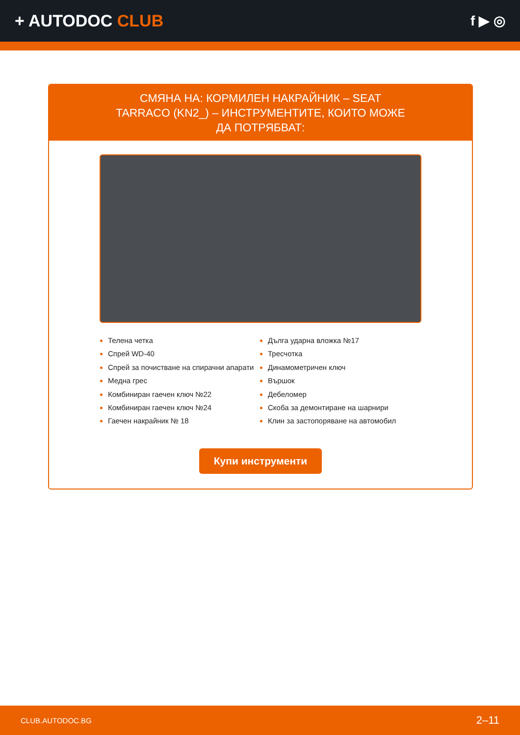+ AUTODOC CLUB
f ▶ ◎
СМЯНА НА: КОРМИЛЕН НАКРАЙНИК – SEAT TARRACO (KN2_) – ИНСТРУМЕНТИТЕ, КОИТО МОЖЕ ДА ПОТРЯБВАТ:
Телена четка
Спрей WD-40
Спрей за почистване на спирачни апарати
Медна грес
Комбиниран гаечен ключ №22
Комбиниран гаечен ключ №24
Гаечен накрайник № 18
Дълга ударна вложка №17
Тресчотка
Динамометричен ключ
Вършок
Дебеломер
Скоба за демонтиране на шарнири
Клин за застопоряване на автомобил
Купи инструменти
CLUB.AUTODOC.BG 2–11